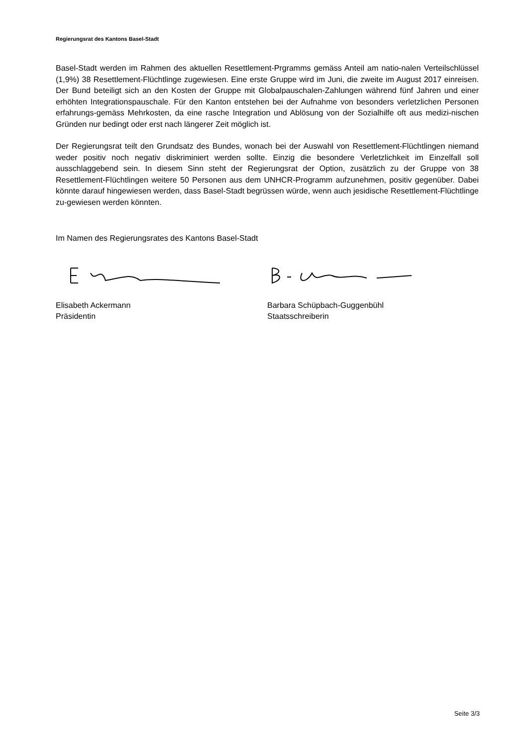Regierungsrat des Kantons Basel-Stadt
Basel-Stadt werden im Rahmen des aktuellen Resettlement-Prgramms gemäss Anteil am natio-nalen Verteilschlüssel (1,9%) 38 Resettlement-Flüchtlinge zugewiesen. Eine erste Gruppe wird im Juni, die zweite im August 2017 einreisen. Der Bund beteiligt sich an den Kosten der Gruppe mit Globalpauschalen-Zahlungen während fünf Jahren und einer erhöhten Integrationspauschale. Für den Kanton entstehen bei der Aufnahme von besonders verletzlichen Personen erfahrungs-gemäss Mehrkosten, da eine rasche Integration und Ablösung von der Sozialhilfe oft aus medizi-nischen Gründen nur bedingt oder erst nach längerer Zeit möglich ist.
Der Regierungsrat teilt den Grundsatz des Bundes, wonach bei der Auswahl von Resettlement-Flüchtlingen niemand weder positiv noch negativ diskriminiert werden sollte. Einzig die besondere Verletzlichkeit im Einzelfall soll ausschlaggebend sein. In diesem Sinn steht der Regierungsrat der Option, zusätzlich zu der Gruppe von 38 Resettlement-Flüchtlingen weitere 50 Personen aus dem UNHCR-Programm aufzunehmen, positiv gegenüber. Dabei könnte darauf hingewiesen werden, dass Basel-Stadt begrüssen würde, wenn auch jesidische Resettlement-Flüchtlinge zu-gewiesen werden könnten.
Im Namen des Regierungsrates des Kantons Basel-Stadt
Elisabeth Ackermann
Präsidentin
Barbara Schüpbach-Guggenbühl
Staatsschreiberin
Seite 3/3